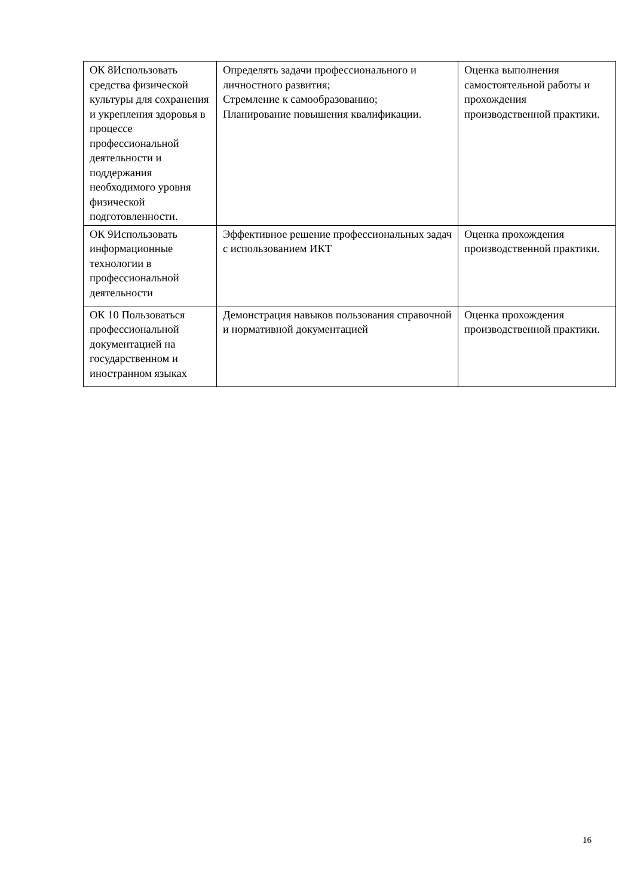| ОК 8Использовать средства физической культуры для сохранения и укрепления здоровья в процессе профессиональной деятельности и поддержания необходимого уровня физической подготовленности. | Определять задачи профессионального и личностного развития; Стремление к самообразованию; Планирование повышения квалификации. | Оценка выполнения самостоятельной работы и прохождения производственной практики. |
| ОК 9Использовать информационные технологии в профессиональной деятельности | Эффективное решение профессиональных задач с использованием ИКТ | Оценка прохождения производственной практики. |
| ОК 10 Пользоваться профессиональной документацией на государственном и иностранном языках | Демонстрация навыков пользования справочной и нормативной документацией | Оценка прохождения производственной практики. |
16